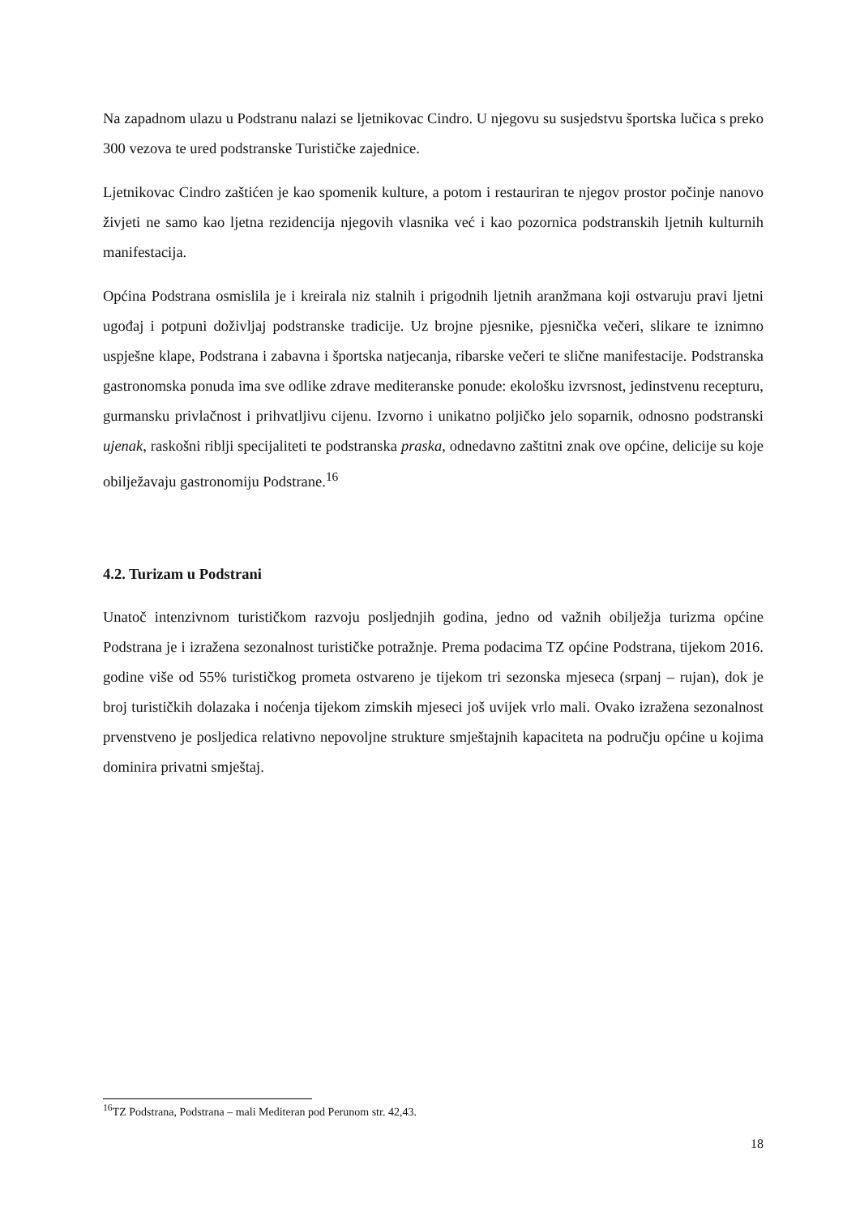Na zapadnom ulazu u Podstranu nalazi se ljetnikovac Cindro. U njegovu su susjedstvu športska lučica s preko 300 vezova te ured podstranske Turističke zajednice.
Ljetnikovac Cindro zaštićen je kao spomenik kulture, a potom i restauriran te njegov prostor počinje nanovo živjeti ne samo kao ljetna rezidencija njegovih vlasnika već i kao pozornica podstranskih ljetnih kulturnih manifestacija.
Općina Podstrana osmislila je i kreirala niz stalnih i prigodnih ljetnih aranžmana koji ostvaruju pravi ljetni ugođaj i potpuni doživljaj podstranske tradicije. Uz brojne pjesnike, pjesnička večeri, slikare te iznimno uspješne klape, Podstrana i zabavna i športska natjecanja, ribarske večeri te slične manifestacije. Podstranska gastronomska ponuda ima sve odlike zdrave mediteranske ponude: ekološku izvrsnost, jedinstvenu recepturu, gurmansku privlačnost i prihvatljivu cijenu. Izvorno i unikatno poljičko jelo soparnik, odnosno podstranski ujenak, raskošni riblji specijaliteti te podstranska praska, odnedavno zaštitni znak ove općine, delicije su koje obilježavaju gastronomiju Podstrane.<sup>16</sup>
4.2. Turizam u Podstrani
Unatoč intenzivnom turističkom razvoju posljednjih godina, jedno od važnih obilježja turizma općine Podstrana je i izražena sezonalnost turističke potražnje. Prema podacima TZ općine Podstrana, tijekom 2016. godine više od 55% turističkog prometa ostvareno je tijekom tri sezonska mjeseca (srpanj – rujan), dok je broj turističkih dolazaka i noćenja tijekom zimskih mjeseci još uvijek vrlo mali. Ovako izražena sezonalnost prvenstveno je posljedica relativno nepovoljne strukture smještajnih kapaciteta na području općine u kojima dominira privatni smještaj.
<sup>16</sup> TZ Podstrana, Podstrana – mali Mediteran pod Perunom str. 42,43.
18